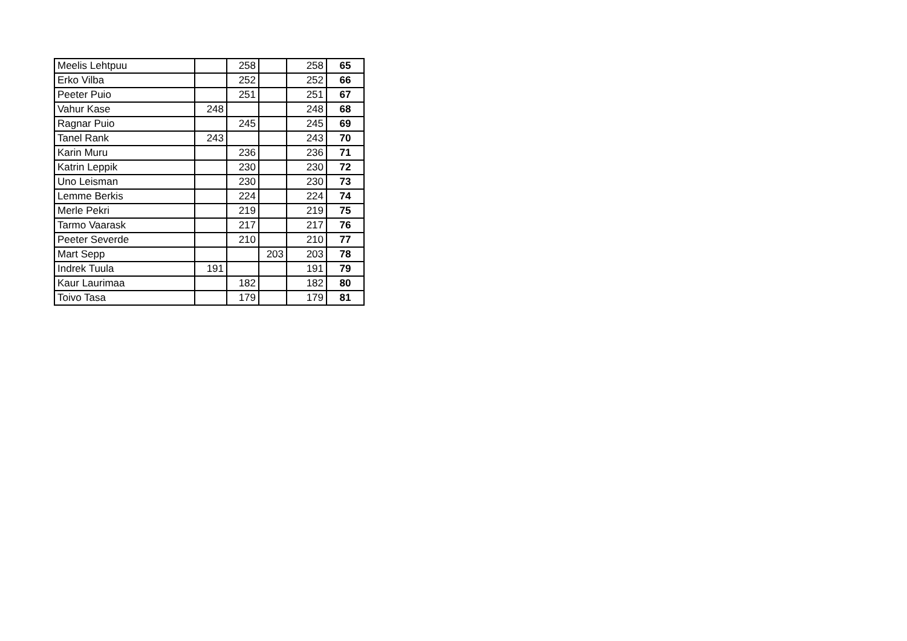| Meelis Lehtpuu | | 258 | | 258 | 65 |
| Erko Vilba | | 252 | | 252 | 66 |
| Peeter Puio | | 251 | | 251 | 67 |
| Vahur Kase | 248 | | | 248 | 68 |
| Ragnar Puio | | 245 | | 245 | 69 |
| Tanel Rank | 243 | | | 243 | 70 |
| Karin Muru | | 236 | | 236 | 71 |
| Katrin Leppik | | 230 | | 230 | 72 |
| Uno Leisman | | 230 | | 230 | 73 |
| Lemme Berkis | | 224 | | 224 | 74 |
| Merle Pekri | | 219 | | 219 | 75 |
| Tarmo Vaarask | | 217 | | 217 | 76 |
| Peeter Severde | | 210 | | 210 | 77 |
| Mart Sepp | | | 203 | 203 | 78 |
| Indrek Tuula | 191 | | | 191 | 79 |
| Kaur Laurimaa | | 182 | | 182 | 80 |
| Toivo Tasa | | 179 | | 179 | 81 |